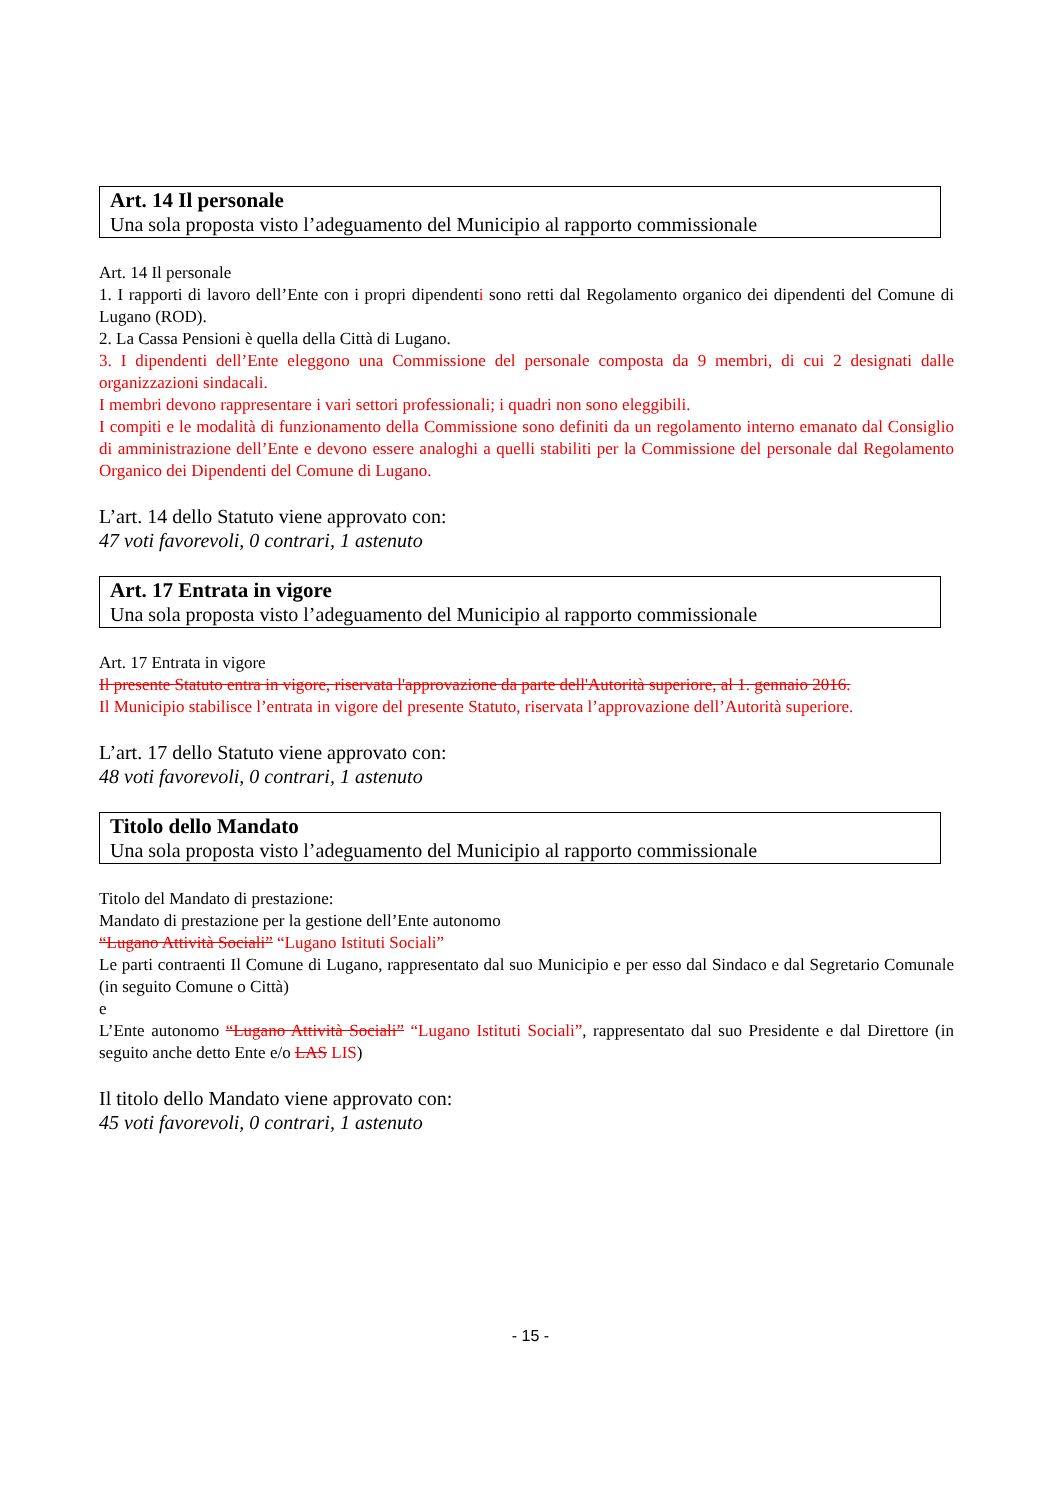Art. 14 Il personale
Una sola proposta visto l’adeguamento del Municipio al rapporto commissionale
Art. 14 Il personale
1. I rapporti di lavoro dell’Ente con i propri dipendenti sono retti dal Regolamento organico dei dipendenti del Comune di Lugano (ROD).
2. La Cassa Pensioni è quella della Città di Lugano.
3. I dipendenti dell’Ente eleggono una Commissione del personale composta da 9 membri, di cui 2 designati dalle organizzazioni sindacali.
I membri devono rappresentare i vari settori professionali; i quadri non sono eleggibili.
I compiti e le modalità di funzionamento della Commissione sono definiti da un regolamento interno emanato dal Consiglio di amministrazione dell’Ente e devono essere analoghi a quelli stabiliti per la Commissione del personale dal Regolamento Organico dei Dipendenti del Comune di Lugano.
L’art. 14 dello Statuto viene approvato con:
47 voti favorevoli, 0 contrari, 1 astenuto
Art. 17 Entrata in vigore
Una sola proposta visto l’adeguamento del Municipio al rapporto commissionale
Art. 17 Entrata in vigore
Il presente Statuto entra in vigore, riservata l'approvazione da parte dell'Autorità superiore, al 1. gennaio 2016.
Il Municipio stabilisce l’entrata in vigore del presente Statuto, riservata l’approvazione dell’Autorità superiore.
L’art. 17 dello Statuto viene approvato con:
48 voti favorevoli, 0 contrari, 1 astenuto
Titolo dello Mandato
Una sola proposta visto l’adeguamento del Municipio al rapporto commissionale
Titolo del Mandato di prestazione:
Mandato di prestazione per la gestione dell’Ente autonomo
“Lugano Attività Sociali” “Lugano Istituti Sociali”
Le parti contraenti Il Comune di Lugano, rappresentato dal suo Municipio e per esso dal Sindaco e dal Segretario Comunale (in seguito Comune o Città)
e
L’Ente autonomo “Lugano Attività Sociali” “Lugano Istituti Sociali”, rappresentato dal suo Presidente e dal Direttore (in seguito anche detto Ente e/o LAS LIS)
Il titolo dello Mandato viene approvato con:
45 voti favorevoli, 0 contrari, 1 astenuto
- 15 -